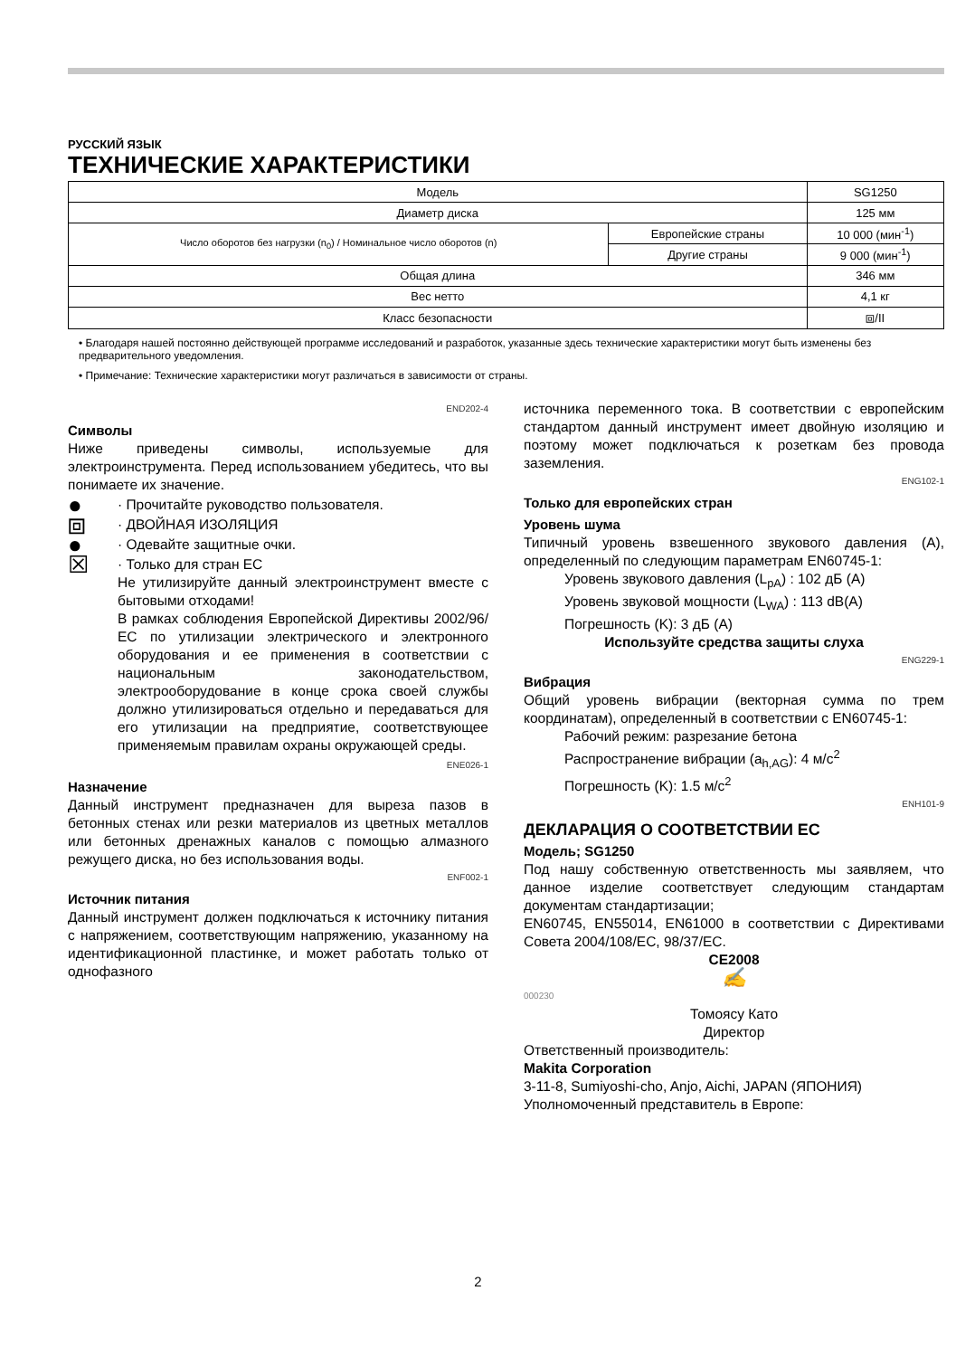РУССКИЙ ЯЗЫК
ТЕХНИЧЕСКИЕ ХАРАКТЕРИСТИКИ
| Модель | | SG1250 |
| Диаметр диска | | 125 мм |
| Число оборотов без нагрузки (n<sub>0</sub>) / Номинальное число оборотов (n) | Европейские страны | 10 000 (мин<sup>-1</sup>) |
| | Другие страны | 9 000 (мин<sup>-1</sup>) |
| Общая длина | | 346 мм |
| Вес нетто | | 4,1 кг |
| Класс безопасности | | ⧈/II |
• Благодаря нашей постоянно действующей программе исследований и разработок, указанные здесь технические характеристики могут быть изменены без предварительного уведомления.
• Примечание: Технические характеристики могут различаться в зависимости от страны.
END202-4
Символы
Ниже приведены символы, используемые для электроинструмента. Перед использованием убедитесь, что вы понимаете их значение.
●
· Прочитайте руководство пользователя.
⧈
· ДВОЙНАЯ ИЗОЛЯЦИЯ
●
· Одевайте защитные очки.
☒
· Только для стран ЕС
Не утилизируйте данный электроинструмент вместе с бытовыми отходами!
В рамках соблюдения Европейской Директивы 2002/96/ЕС по утилизации электрического и электронного оборудования и ее применения в соответствии с национальным законодательством, электрооборудование в конце срока своей службы должно утилизироваться отдельно и передаваться для его утилизации на предприятие, соответствующее применяемым правилам охраны окружающей среды.
ENE026-1
Назначение
Данный инструмент предназначен для выреза пазов в бетонных стенах или резки материалов из цветных металлов или бетонных дренажных каналов с помощью алмазного режущего диска, но без использования воды.
ENF002-1
Источник питания
Данный инструмент должен подключаться к источнику питания с напряжением, соответствующим напряжению, указанному на идентификационной пластинке, и может работать только от однофазного
источника переменного тока. В соответствии с европейским стандартом данный инструмент имеет двойную изоляцию и поэтому может подключаться к розеткам без провода заземления.
ENG102-1
Только для европейских стран
Уровень шума
Типичный уровень взвешенного звукового давления (A), определенный по следующим параметрам EN60745-1:
Уровень звукового давления (L<sub>pA</sub>) : 102 дБ (A)
Уровень звуковой мощности (L<sub>WA</sub>) : 113 dB(A)
Погрешность (K): 3 дБ (A)
Используйте средства защиты слуха
ENG229-1
Вибрация
Общий уровень вибрации (векторная сумма по трем координатам), определенный в соответствии с EN60745-1:
Рабочий режим: разрезание бетона
Распространение вибрации (a<sub>h,AG</sub>): 4 м/с<sup>2</sup>
Погрешность (K): 1.5 м/с<sup>2</sup>
ENH101-9
ДЕКЛАРАЦИЯ О СООТВЕТСТВИИ ЕС
Модель; SG1250
Под нашу собственную ответственность мы заявляем, что данное изделие соответствует следующим стандартам документам стандартизации;
EN60745, EN55014, EN61000 в соответствии с Директивами Совета 2004/108/EC, 98/37/EC.
CE2008
✍
000230
Томоясу Като
Директор
Ответственный производитель:
Makita Corporation
3-11-8, Sumiyoshi-cho, Anjo, Aichi, JAPAN (ЯПОНИЯ)
Уполномоченный представитель в Европе:
2